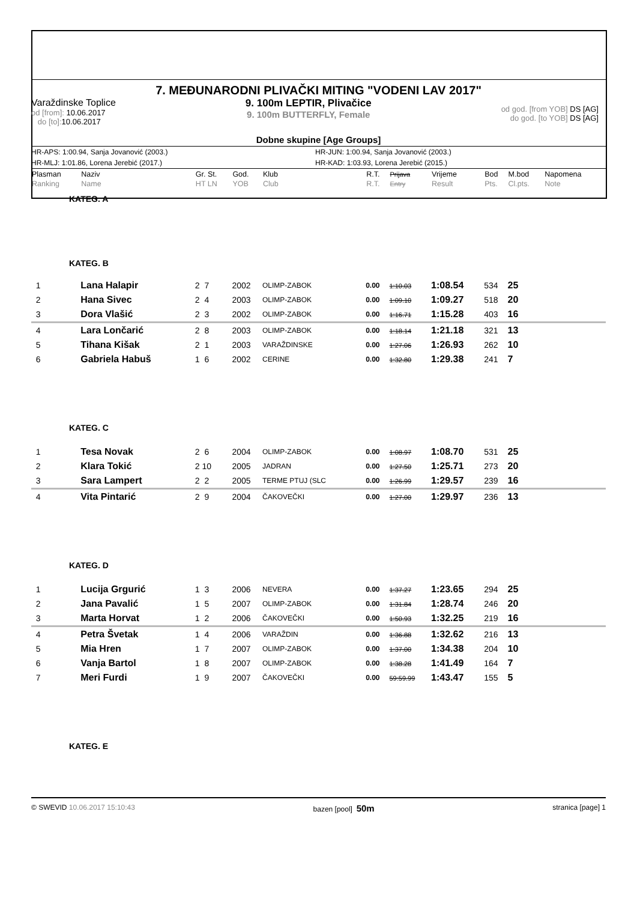7. MEĐUNARODNI PLIVAČKI MITING "VODENI LAV 2017"
Varaždinske Toplice
od [from]: 10.06.2017
do [to]: 10.06.2017
9. 100m LEPTIR, Plivačice
9. 100m BUTTERFLY, Female
od god. [from YOB] DS [AG]
do god. [to YOB] DS [AG]
Dobne skupine [Age Groups]
HR-APS: 1:00.94, Sanja Jovanović (2003.)
HR-JUN: 1:00.94, Sanja Jovanović (2003.)
HR-MLJ: 1:01.86, Lorena Jerebić (2017.)
HR-KAD: 1:03.93, Lorena Jerebić (2015.)
| Plasman Ranking | Naziv Name | Gr. St. HT LN | God. YOB | Klub Club | R.T. R.T. | Prijava Entry | Vrijeme Result | Bod Pts. | M.bod Cl.pts. | Napomena Note |
| --- | --- | --- | --- | --- | --- | --- | --- | --- | --- | --- |
| KATEG. A | | | | | | | | | | |
| KATEG. B | | | | | | | | | | |
| 1 | Lana Halapir | 2 7 | 2002 | OLIMP-ZABOK | 0.00 | 1:10.03 | 1:08.54 | 534 | 25 | |
| 2 | Hana Sivec | 2 4 | 2003 | OLIMP-ZABOK | 0.00 | 1:09.10 | 1:09.27 | 518 | 20 | |
| 3 | Dora Vlašić | 2 3 | 2002 | OLIMP-ZABOK | 0.00 | 1:16.71 | 1:15.28 | 403 | 16 | |
| 4 | Lara Lončarić | 2 8 | 2003 | OLIMP-ZABOK | 0.00 | 1:18.14 | 1:21.18 | 321 | 13 | |
| 5 | Tihana Kišak | 2 1 | 2003 | VARAŽDINSKE | 0.00 | 1:27.06 | 1:26.93 | 262 | 10 | |
| 6 | Gabriela Habuš | 1 6 | 2002 | CERINE | 0.00 | 1:32.80 | 1:29.38 | 241 | 7 | |
| KATEG. C | | | | | | | | | | |
| 1 | Tesa Novak | 2 6 | 2004 | OLIMP-ZABOK | 0.00 | 1:08.97 | 1:08.70 | 531 | 25 | |
| 2 | Klara Tokić | 2 10 | 2005 | JADRAN | 0.00 | 1:27.50 | 1:25.71 | 273 | 20 | |
| 3 | Sara Lampert | 2 2 | 2005 | TERME PTUJ (SLC | 0.00 | 1:26.99 | 1:29.57 | 239 | 16 | |
| 4 | Vita Pintarić | 2 9 | 2004 | ČAKOVEČKI | 0.00 | 1:27.00 | 1:29.97 | 236 | 13 | |
| KATEG. D | | | | | | | | | | |
| 1 | Lucija Grgurić | 1 3 | 2006 | NEVERA | 0.00 | 1:37.27 | 1:23.65 | 294 | 25 | |
| 2 | Jana Pavalić | 1 5 | 2007 | OLIMP-ZABOK | 0.00 | 1:31.84 | 1:28.74 | 246 | 20 | |
| 3 | Marta Horvat | 1 2 | 2006 | ČAKOVEČKI | 0.00 | 1:50.93 | 1:32.25 | 219 | 16 | |
| 4 | Petra Švetak | 1 4 | 2006 | VARAŽDIN | 0.00 | 1:36.88 | 1:32.62 | 216 | 13 | |
| 5 | Mia Hren | 1 7 | 2007 | OLIMP-ZABOK | 0.00 | 1:37.00 | 1:34.38 | 204 | 10 | |
| 6 | Vanja Bartol | 1 8 | 2007 | OLIMP-ZABOK | 0.00 | 1:38.28 | 1:41.49 | 164 | 7 | |
| 7 | Meri Furdi | 1 9 | 2007 | ČAKOVEČKI | 0.00 | 59:59.99 | 1:43.47 | 155 | 5 | |
| KATEG. E | | | | | | | | | | |
© SWEVID 10.06.2017 15:10:43 bazen [pool] 50m stranica [page] 1